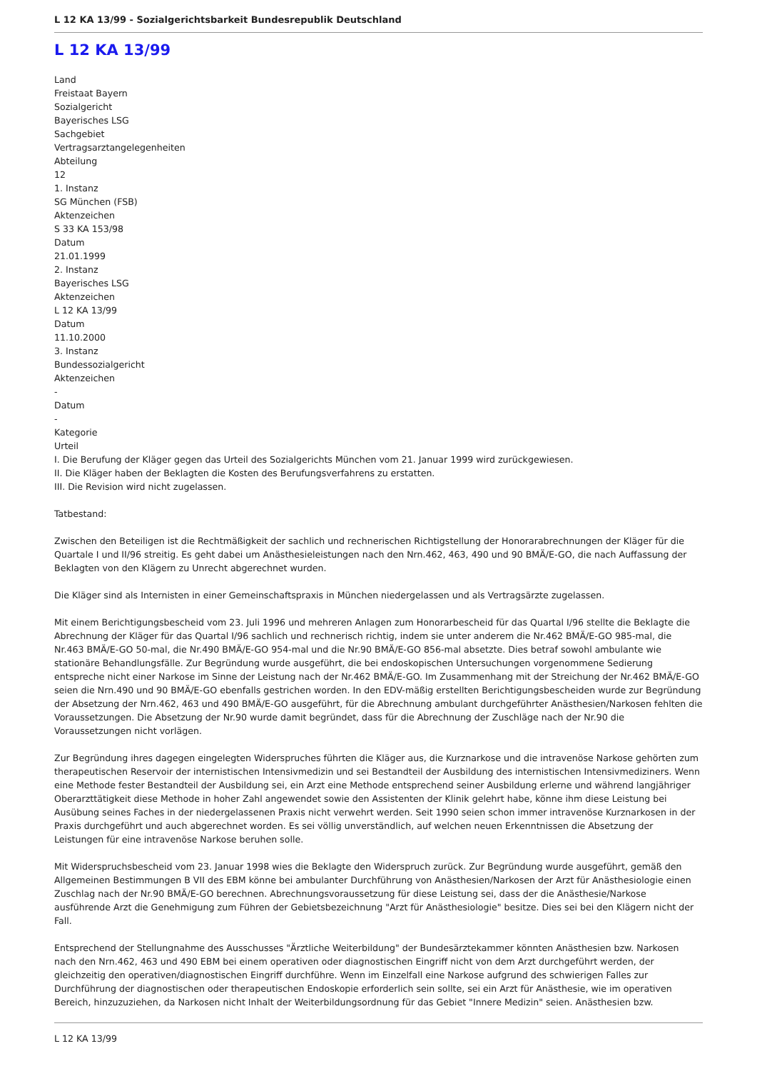L 12 KA 13/99 - Sozialgerichtsbarkeit Bundesrepublik Deutschland
L 12 KA 13/99
Land
Freistaat Bayern
Sozialgericht
Bayerisches LSG
Sachgebiet
Vertragsarztangelegenheiten
Abteilung
12
1. Instanz
SG München (FSB)
Aktenzeichen
S 33 KA 153/98
Datum
21.01.1999
2. Instanz
Bayerisches LSG
Aktenzeichen
L 12 KA 13/99
Datum
11.10.2000
3. Instanz
Bundessozialgericht
Aktenzeichen
-
Datum
-
Kategorie
Urteil
I. Die Berufung der Kläger gegen das Urteil des Sozialgerichts München vom 21. Januar 1999 wird zurückgewiesen.
II. Die Kläger haben der Beklagten die Kosten des Berufungsverfahrens zu erstatten.
III. Die Revision wird nicht zugelassen.
Tatbestand:
Zwischen den Beteiligen ist die Rechtmäßigkeit der sachlich und rechnerischen Richtigstellung der Honorarabrechnungen der Kläger für die Quartale I und II/96 streitig. Es geht dabei um Anästhesieleistungen nach den Nrn.462, 463, 490 und 90 BMÄ/E-GO, die nach Auffassung der Beklagten von den Klägern zu Unrecht abgerechnet wurden.
Die Kläger sind als Internisten in einer Gemeinschaftspraxis in München niedergelassen und als Vertragsärzte zugelassen.
Mit einem Berichtigungsbescheid vom 23. Juli 1996 und mehreren Anlagen zum Honorarbescheid für das Quartal I/96 stellte die Beklagte die Abrechnung der Kläger für das Quartal I/96 sachlich und rechnerisch richtig, indem sie unter anderem die Nr.462 BMÄ/E-GO 985-mal, die Nr.463 BMÄ/E-GO 50-mal, die Nr.490 BMÄ/E-GO 954-mal und die Nr.90 BMÄ/E-GO 856-mal absetzte. Dies betraf sowohl ambulante wie stationäre Behandlungsfälle. Zur Begründung wurde ausgeführt, die bei endoskopischen Untersuchungen vorgenommene Sedierung entspreche nicht einer Narkose im Sinne der Leistung nach der Nr.462 BMÄ/E-GO. Im Zusammenhang mit der Streichung der Nr.462 BMÄ/E-GO seien die Nrn.490 und 90 BMÄ/E-GO ebenfalls gestrichen worden. In den EDV-mäßig erstellten Berichtigungsbescheiden wurde zur Begründung der Absetzung der Nrn.462, 463 und 490 BMÄ/E-GO ausgeführt, für die Abrechnung ambulant durchgeführter Anästhesien/Narkosen fehlten die Voraussetzungen. Die Absetzung der Nr.90 wurde damit begründet, dass für die Abrechnung der Zuschläge nach der Nr.90 die Voraussetzungen nicht vorlägen.
Zur Begründung ihres dagegen eingelegten Widerspruches führten die Kläger aus, die Kurznarkose und die intravenöse Narkose gehörten zum therapeutischen Reservoir der internistischen Intensivmedizin und sei Bestandteil der Ausbildung des internistischen Intensivmediziners. Wenn eine Methode fester Bestandteil der Ausbildung sei, ein Arzt eine Methode entsprechend seiner Ausbildung erlerne und während langjähriger Oberarzttätigkeit diese Methode in hoher Zahl angewendet sowie den Assistenten der Klinik gelehrt habe, könne ihm diese Leistung bei Ausübung seines Faches in der niedergelassenen Praxis nicht verwehrt werden. Seit 1990 seien schon immer intravenöse Kurznarkosen in der Praxis durchgeführt und auch abgerechnet worden. Es sei völlig unverständlich, auf welchen neuen Erkenntnissen die Absetzung der Leistungen für eine intravenöse Narkose beruhen solle.
Mit Widerspruchsbescheid vom 23. Januar 1998 wies die Beklagte den Widerspruch zurück. Zur Begründung wurde ausgeführt, gemäß den Allgemeinen Bestimmungen B VII des EBM könne bei ambulanter Durchführung von Anästhesien/Narkosen der Arzt für Anästhesiologie einen Zuschlag nach der Nr.90 BMÄ/E-GO berechnen. Abrechnungsvoraussetzung für diese Leistung sei, dass der die Anästhesie/Narkose ausführende Arzt die Genehmigung zum Führen der Gebietsbezeichnung "Arzt für Anästhesiologie" besitze. Dies sei bei den Klägern nicht der Fall.
Entsprechend der Stellungnahme des Ausschusses "Ärztliche Weiterbildung" der Bundesärztekammer könnten Anästhesien bzw. Narkosen nach den Nrn.462, 463 und 490 EBM bei einem operativen oder diagnostischen Eingriff nicht von dem Arzt durchgeführt werden, der gleichzeitig den operativen/diagnostischen Eingriff durchführe. Wenn im Einzelfall eine Narkose aufgrund des schwierigen Falles zur Durchführung der diagnostischen oder therapeutischen Endoskopie erforderlich sein sollte, sei ein Arzt für Anästhesie, wie im operativen Bereich, hinzuzuziehen, da Narkosen nicht Inhalt der Weiterbildungsordnung für das Gebiet "Innere Medizin" seien. Anästhesien bzw.
L 12 KA 13/99